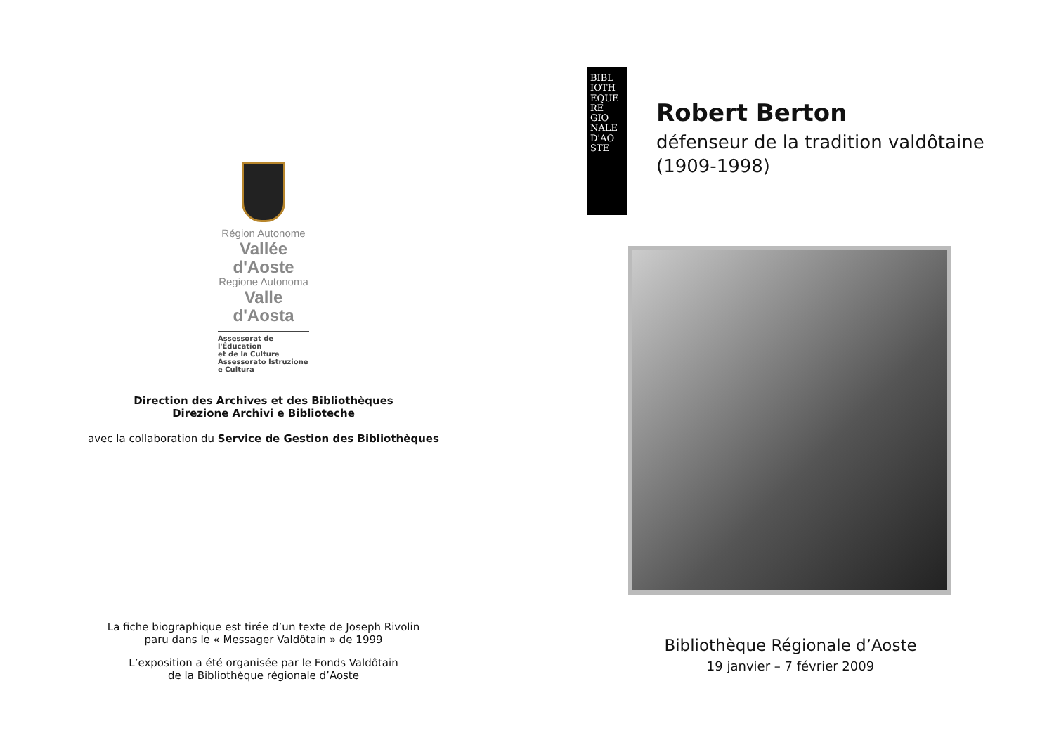Région Autonome
Vallée d'Aoste
Regione Autonoma
Valle d'Aosta
Assessorat de l'Éducation
et de la Culture
Assessorato Istruzione
e Cultura
Direction des Archives et des Bibliothèques
Direzione Archivi e Biblioteche
avec la collaboration du Service de Gestion des Bibliothèques
La fiche biographique est tirée d’un texte de Joseph Rivolin
paru dans le « Messager Valdôtain » de 1999
L’exposition a été organisée par le Fonds Valdôtain
de la Bibliothèque régionale d’Aoste
BIBL IOTH EQUE RE GIO NALE D'AO STE
Robert Berton
défenseur de la tradition valdôtaine
(1909-1998)
Bibliothèque Régionale d’Aoste
19 janvier – 7 février 2009